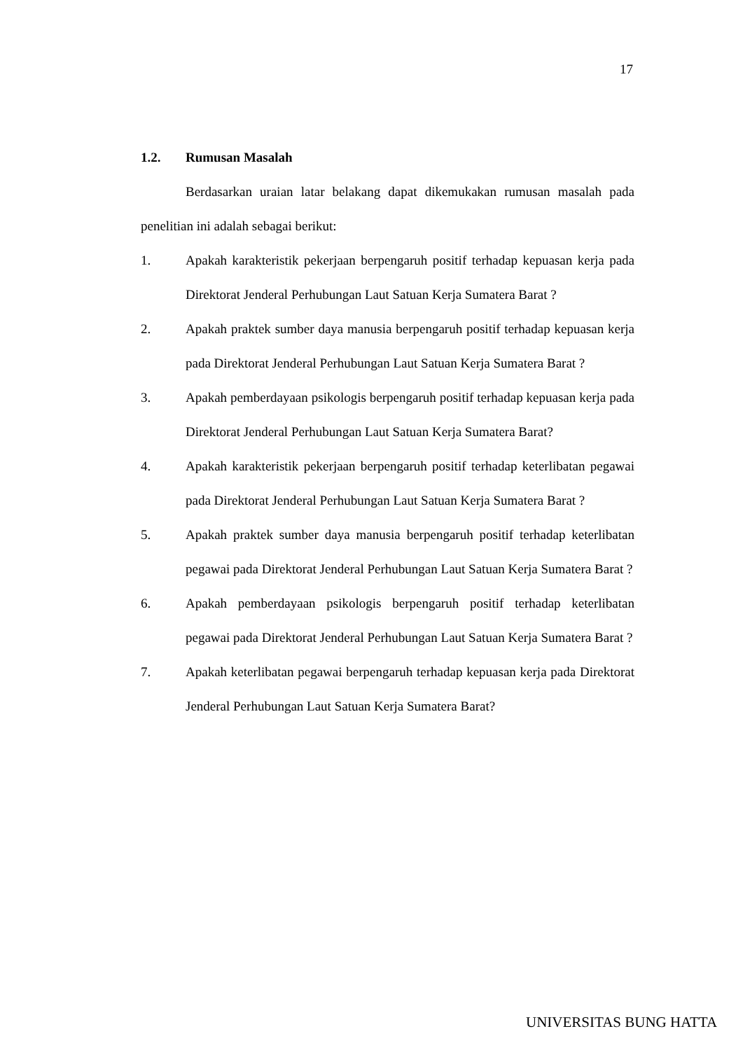17
1.2. Rumusan Masalah
Berdasarkan uraian latar belakang dapat dikemukakan rumusan masalah pada penelitian ini adalah sebagai berikut:
1. Apakah karakteristik pekerjaan berpengaruh positif terhadap kepuasan kerja pada Direktorat Jenderal Perhubungan Laut Satuan Kerja Sumatera Barat ?
2. Apakah praktek sumber daya manusia berpengaruh positif terhadap kepuasan kerja pada Direktorat Jenderal Perhubungan Laut Satuan Kerja Sumatera Barat ?
3. Apakah pemberdayaan psikologis berpengaruh positif terhadap kepuasan kerja pada Direktorat Jenderal Perhubungan Laut Satuan Kerja Sumatera Barat?
4. Apakah karakteristik pekerjaan berpengaruh positif terhadap keterlibatan pegawai pada Direktorat Jenderal Perhubungan Laut Satuan Kerja Sumatera Barat ?
5. Apakah praktek sumber daya manusia berpengaruh positif terhadap keterlibatan pegawai pada Direktorat Jenderal Perhubungan Laut Satuan Kerja Sumatera Barat ?
6. Apakah pemberdayaan psikologis berpengaruh positif terhadap keterlibatan pegawai pada Direktorat Jenderal Perhubungan Laut Satuan Kerja Sumatera Barat ?
7. Apakah keterlibatan pegawai berpengaruh terhadap kepuasan kerja pada Direktorat Jenderal Perhubungan Laut Satuan Kerja Sumatera Barat?
UNIVERSITAS BUNG HATTA